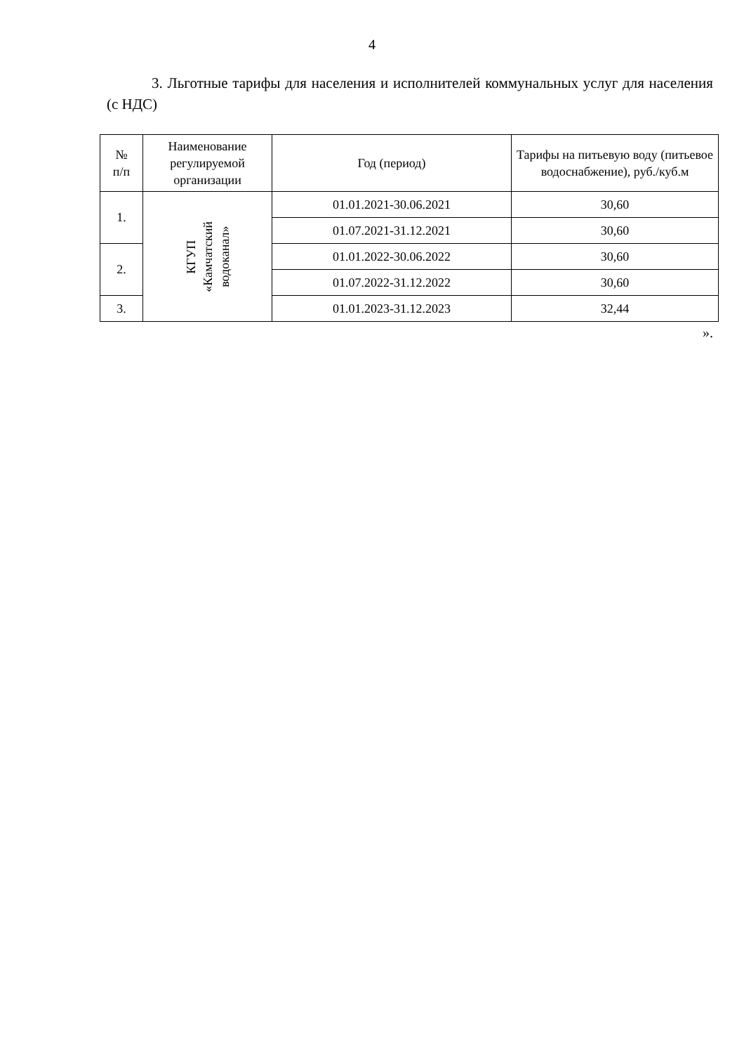4
3. Льготные тарифы для населения и исполнителей коммунальных услуг для населения (с НДС)
| № п/п | Наименование регулируемой организации | Год (период) | Тарифы на питьевую воду (питьевое водоснабжение), руб./куб.м |
| --- | --- | --- | --- |
| 1. | КГУП «Камчатский водоканал» | 01.01.2021-30.06.2021 | 30,60 |
| | | 01.07.2021-31.12.2021 | 30,60 |
| 2. | | 01.01.2022-30.06.2022 | 30,60 |
| | | 01.07.2022-31.12.2022 | 30,60 |
| 3. | | 01.01.2023-31.12.2023 | 32,44 |
».